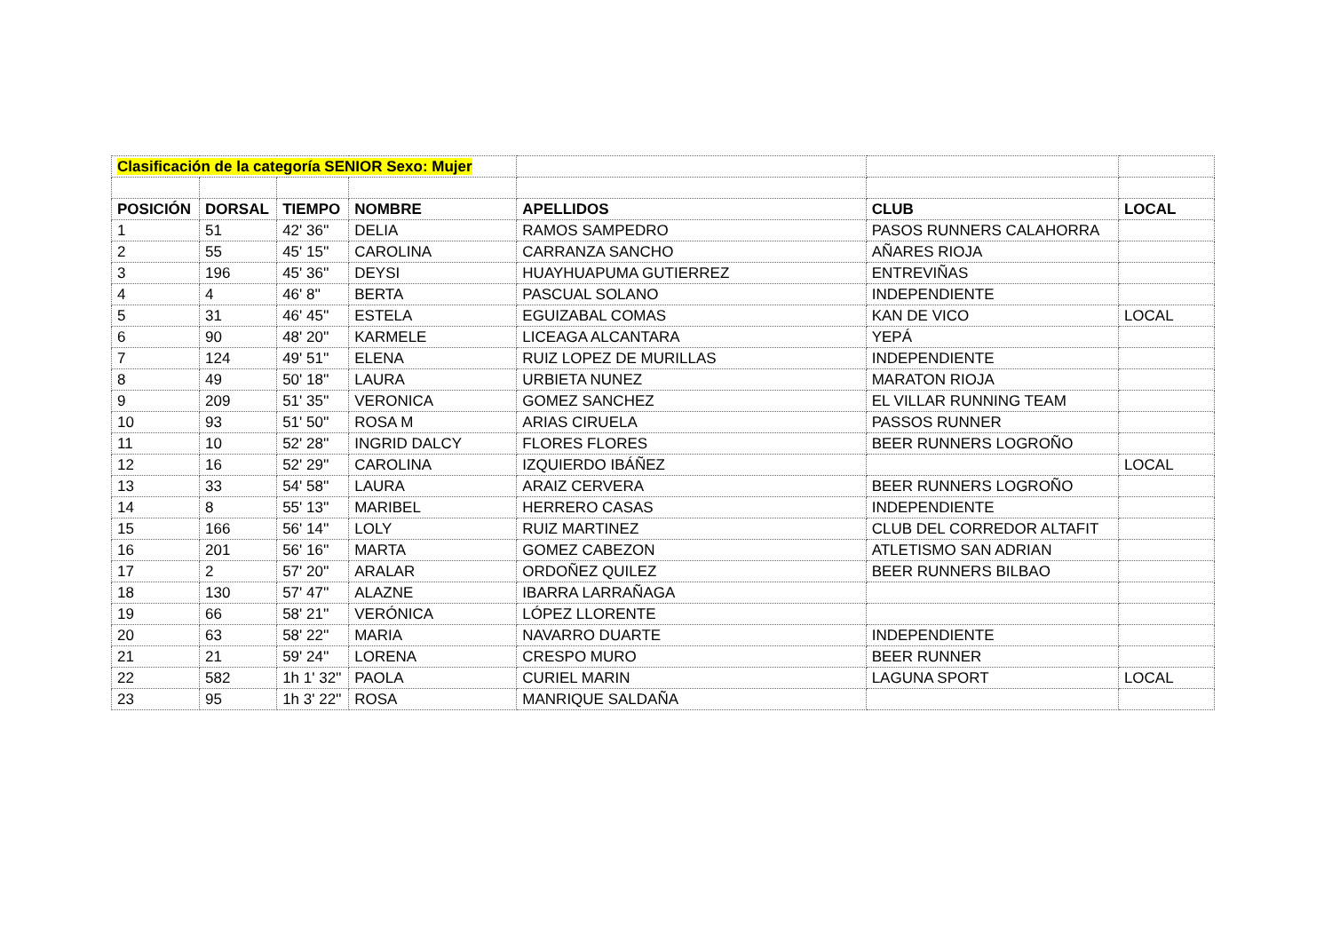| Clasificación de la categoría SENIOR Sexo: Mujer | | | | | | |
| POSICIÓN | DORSAL | TIEMPO | NOMBRE | APELLIDOS | CLUB | LOCAL |
| 1 | 51 | 42' 36'' | DELIA | RAMOS SAMPEDRO | PASOS RUNNERS CALAHORRA | |
| 2 | 55 | 45' 15'' | CAROLINA | CARRANZA SANCHO | AÑARES RIOJA | |
| 3 | 196 | 45' 36'' | DEYSI | HUAYHUAPUMA GUTIERREZ | ENTREVIÑAS | |
| 4 | 4 | 46' 8'' | BERTA | PASCUAL SOLANO | INDEPENDIENTE | |
| 5 | 31 | 46' 45'' | ESTELA | EGUIZABAL COMAS | KAN DE VICO | LOCAL |
| 6 | 90 | 48' 20'' | KARMELE | LICEAGA ALCANTARA | YEPÁ | |
| 7 | 124 | 49' 51'' | ELENA | RUIZ LOPEZ DE MURILLAS | INDEPENDIENTE | |
| 8 | 49 | 50' 18'' | LAURA | URBIETA NUNEZ | MARATON RIOJA | |
| 9 | 209 | 51' 35'' | VERONICA | GOMEZ SANCHEZ | EL VILLAR RUNNING TEAM | |
| 10 | 93 | 51' 50'' | ROSA M | ARIAS CIRUELA | PASSOS RUNNER | |
| 11 | 10 | 52' 28'' | INGRID DALCY | FLORES FLORES | BEER RUNNERS LOGROÑO | |
| 12 | 16 | 52' 29'' | CAROLINA | IZQUIERDO IBÁÑEZ | | LOCAL |
| 13 | 33 | 54' 58'' | LAURA | ARAIZ CERVERA | BEER RUNNERS LOGROÑO | |
| 14 | 8 | 55' 13'' | MARIBEL | HERRERO CASAS | INDEPENDIENTE | |
| 15 | 166 | 56' 14'' | LOLY | RUIZ MARTINEZ | CLUB DEL CORREDOR ALTAFIT | |
| 16 | 201 | 56' 16'' | MARTA | GOMEZ CABEZON | ATLETISMO SAN ADRIAN | |
| 17 | 2 | 57' 20'' | ARALAR | ORDOÑEZ QUILEZ | BEER RUNNERS BILBAO | |
| 18 | 130 | 57' 47'' | ALAZNE | IBARRA LARRAÑAGA | | |
| 19 | 66 | 58' 21'' | VERÓNICA | LÓPEZ LLORENTE | | |
| 20 | 63 | 58' 22'' | MARIA | NAVARRO DUARTE | INDEPENDIENTE | |
| 21 | 21 | 59' 24'' | LORENA | CRESPO MURO | BEER RUNNER | |
| 22 | 582 | 1h 1' 32'' | PAOLA | CURIEL MARIN | LAGUNA SPORT | LOCAL |
| 23 | 95 | 1h 3' 22'' | ROSA | MANRIQUE SALDAÑA | | |